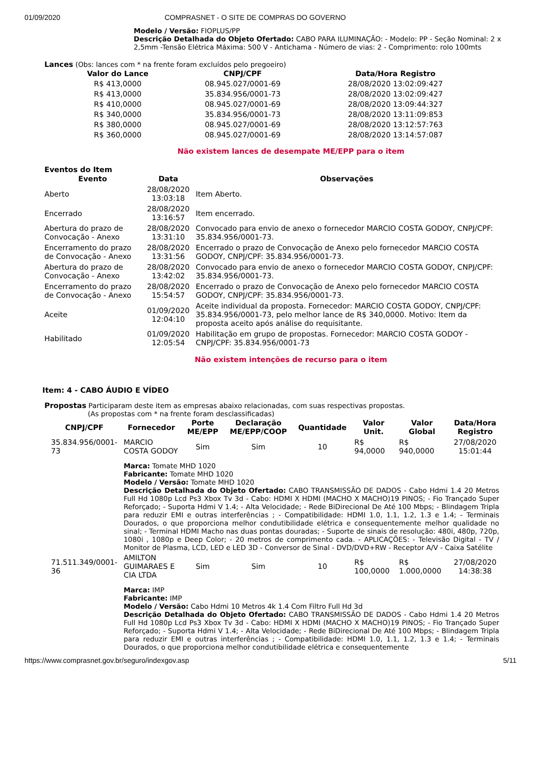01/09/2020 COMPRASNET - O SITE DE COMPRAS DO GOVERNO
Modelo / Versão: FIOPLUS/PP
Descrição Detalhada do Objeto Ofertado: CABO PARA ILUMINAÇÃO: - Modelo: PP - Seção Nominal: 2 x 2,5mm -Tensão Elétrica Máxima: 500 V - Antichama - Número de vias: 2 - Comprimento: rolo 100mts
Lances (Obs: lances com * na frente foram excluídos pelo pregoeiro)
| Valor do Lance | CNPJ/CPF | Data/Hora Registro |
| --- | --- | --- |
| R$ 413,0000 | 08.945.027/0001-69 | 28/08/2020 13:02:09:427 |
| R$ 413,0000 | 35.834.956/0001-73 | 28/08/2020 13:02:09:427 |
| R$ 410,0000 | 08.945.027/0001-69 | 28/08/2020 13:09:44:327 |
| R$ 340,0000 | 35.834.956/0001-73 | 28/08/2020 13:11:09:853 |
| R$ 380,0000 | 08.945.027/0001-69 | 28/08/2020 13:12:57:763 |
| R$ 360,0000 | 08.945.027/0001-69 | 28/08/2020 13:14:57:087 |
Não existem lances de desempate ME/EPP para o item
Eventos do Item
| Evento | Data | Observações |
| --- | --- | --- |
| Aberto | 28/08/2020 13:03:18 | Item Aberto. |
| Encerrado | 28/08/2020 13:16:57 | Item encerrado. |
| Abertura do prazo de Convocação - Anexo | 28/08/2020 13:31:10 | Convocado para envio de anexo o fornecedor MARCIO COSTA GODOY, CNPJ/CPF: 35.834.956/0001-73. |
| Encerramento do prazo de Convocação - Anexo | 28/08/2020 13:31:56 | Encerrado o prazo de Convocação de Anexo pelo fornecedor MARCIO COSTA GODOY, CNPJ/CPF: 35.834.956/0001-73. |
| Abertura do prazo de Convocação - Anexo | 28/08/2020 13:42:02 | Convocado para envio de anexo o fornecedor MARCIO COSTA GODOY, CNPJ/CPF: 35.834.956/0001-73. |
| Encerramento do prazo de Convocação - Anexo | 28/08/2020 15:54:57 | Encerrado o prazo de Convocação de Anexo pelo fornecedor MARCIO COSTA GODOY, CNPJ/CPF: 35.834.956/0001-73. |
| Aceite | 01/09/2020 12:04:10 | Aceite individual da proposta. Fornecedor: MARCIO COSTA GODOY, CNPJ/CPF: 35.834.956/0001-73, pelo melhor lance de R$ 340,0000. Motivo: Item da proposta aceito após análise do requisitante. |
| Habilitado | 01/09/2020 12:05:54 | Habilitação em grupo de propostas. Fornecedor: MARCIO COSTA GODOY - CNPJ/CPF: 35.834.956/0001-73 |
Não existem intenções de recurso para o item
Item: 4 - CABO ÁUDIO E VÍDEO
Propostas Participaram deste item as empresas abaixo relacionadas, com suas respectivas propostas.
(As propostas com * na frente foram desclassificadas)
| CNPJ/CPF | Fornecedor | Porte ME/EPP | Declaração ME/EPP/COOP | Quantidade | Valor Unit. | Valor Global | Data/Hora Registro |
| --- | --- | --- | --- | --- | --- | --- | --- |
| 35.834.956/0001-73 | MARCIO COSTA GODOY | Sim | Sim | 10 | R$ 94,0000 | R$ 940,0000 | 27/08/2020 15:01:44 |
| | Marca: Tomate MHD 1020 Fabricante: Tomate MHD 1020 Modelo / Versão: Tomate MHD 1020 Descrição Detalhada do Objeto Ofertado: CABO TRANSMISSÃO DE DADOS - Cabo Hdmi 1.4 20 Metros Full Hd 1080p Lcd Ps3 Xbox Tv 3d - Cabo: HDMI X HDMI (MACHO X MACHO)19 PINOS; - Fio Trançado Super Reforçado; - Suporta Hdmi V 1.4; - Alta Velocidade; - Rede BiDirecional De Até 100 Mbps; - Blindagem Tripla para reduzir EMI e outras interferências ; - Compatibilidade: HDMI 1.0, 1.1, 1.2, 1.3 e 1.4; - Terminais Dourados, o que proporciona melhor condutibilidade elétrica e consequentemente melhor qualidade no sinal; - Terminal HDMI Macho nas duas pontas douradas; - Suporte de sinais de resolução: 480i, 480p, 720p, 1080i , 1080p e Deep Color; - 20 metros de comprimento cada. - APLICAÇÕES: - Televisão Digital - TV / Monitor de Plasma, LCD, LED e LED 3D - Conversor de Sinal - DVD/DVD+RW - Receptor A/V - Caixa Satélite | | | | | | |
| 71.511.349/0001-36 | AMILTON GUIMARAES E CIA LTDA | Sim | Sim | 10 | R$ 100,0000 | R$ 1.000,0000 | 27/08/2020 14:38:38 |
| | Marca: IMP Fabricante: IMP Modelo / Versão: Cabo Hdmi 10 Metros 4k 1.4 Com Filtro Full Hd 3d Descrição Detalhada do Objeto Ofertado: CABO TRANSMISSÃO DE DADOS - Cabo Hdmi 1.4 20 Metros Full Hd 1080p Lcd Ps3 Xbox Tv 3d - Cabo: HDMI X HDMI (MACHO X MACHO)19 PINOS; - Fio Trançado Super Reforçado; - Suporta Hdmi V 1.4; - Alta Velocidade; - Rede BiDirecional De Até 100 Mbps; - Blindagem Tripla para reduzir EMI e outras interferências ; - Compatibilidade: HDMI 1.0, 1.1, 1.2, 1.3 e 1.4; - Terminais Dourados, o que proporciona melhor condutibilidade elétrica e consequentemente | | | | | | |
https://www.comprasnet.gov.br/seguro/indexgov.asp 5/11